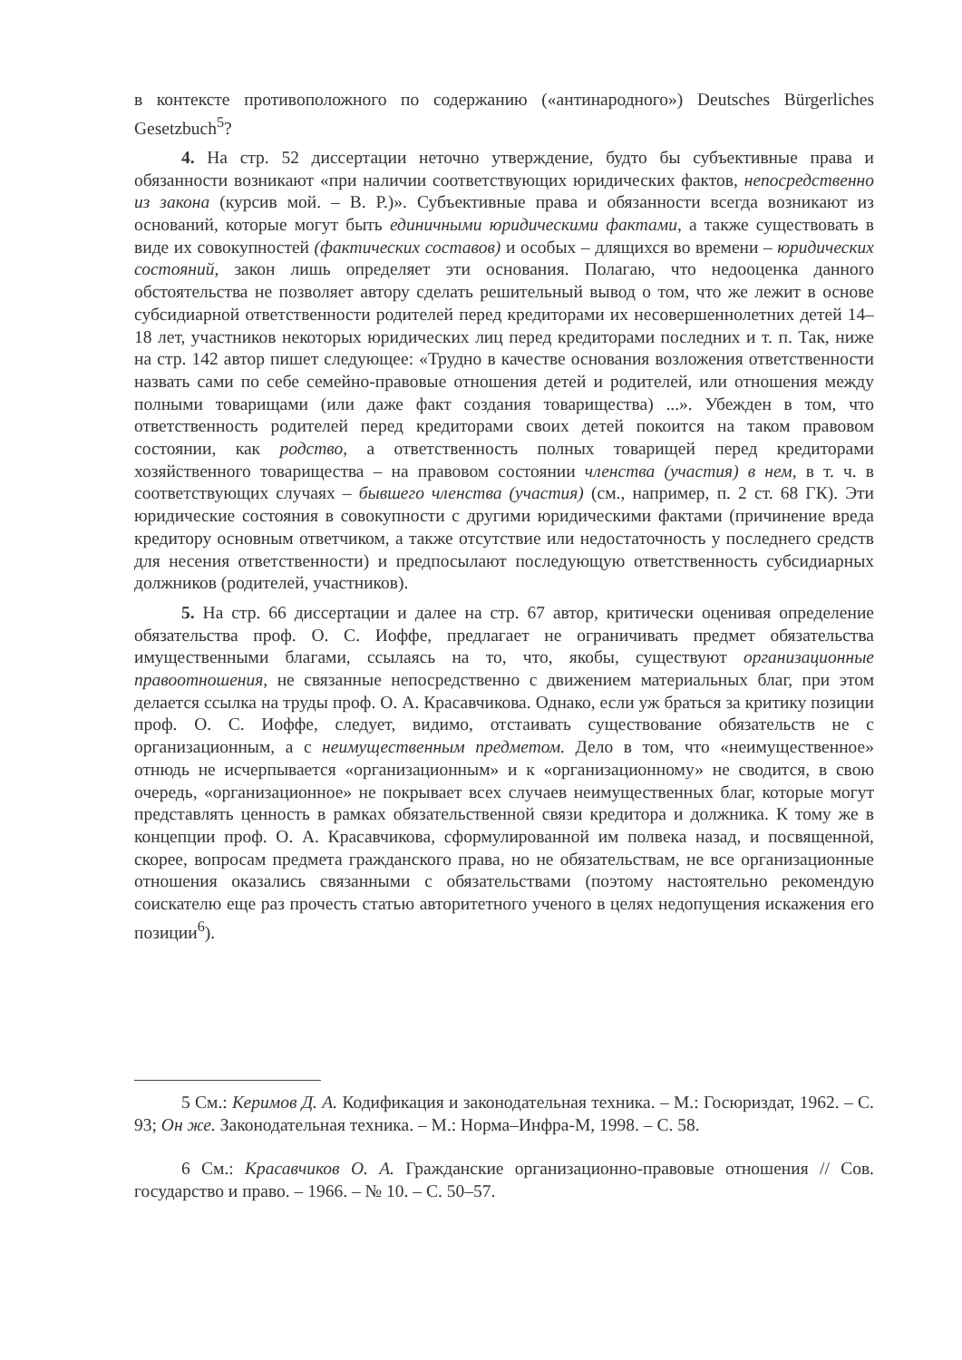в контексте противоположного по содержанию («антинародного») Deutsches Bürgerliches Gesetzbuch<sup>5</sup>?
4. На стр. 52 диссертации неточно утверждение, будто бы субъективные права и обязанности возникают «при наличии соответствующих юридических фактов, непосредственно из закона (курсив мой. – В. Р.)». Субъективные права и обязанности всегда возникают из оснований, которые могут быть единичными юридическими фактами, а также существовать в виде их совокупностей (фактических составов) и особых – длящихся во времени – юридических состояний, закон лишь определяет эти основания. Полагаю, что недооценка данного обстоятельства не позволяет автору сделать решительный вывод о том, что же лежит в основе субсидиарной ответственности родителей перед кредиторами их несовершеннолетних детей 14–18 лет, участников некоторых юридических лиц перед кредиторами последних и т. п. Так, ниже на стр. 142 автор пишет следующее: «Трудно в качестве основания возложения ответственности назвать сами по себе семейно-правовые отношения детей и родителей, или отношения между полными товарищами (или даже факт создания товарищества) ...». Убежден в том, что ответственность родителей перед кредиторами своих детей покоится на таком правовом состоянии, как родство, а ответственность полных товарищей перед кредиторами хозяйственного товарищества – на правовом состоянии членства (участия) в нем, в т. ч. в соответствующих случаях – бывшего членства (участия) (см., например, п. 2 ст. 68 ГК). Эти юридические состояния в совокупности с другими юридическими фактами (причинение вреда кредитору основным ответчиком, а также отсутствие или недостаточность у последнего средств для несения ответственности) и предпосылают последующую ответственность субсидиарных должников (родителей, участников).
5. На стр. 66 диссертации и далее на стр. 67 автор, критически оценивая определение обязательства проф. О. С. Иоффе, предлагает не ограничивать предмет обязательства имущественными благами, ссылаясь на то, что, якобы, существуют организационные правоотношения, не связанные непосредственно с движением материальных благ, при этом делается ссылка на труды проф. О. А. Красавчикова. Однако, если уж браться за критику позиции проф. О. С. Иоффе, следует, видимо, отстаивать существование обязательств не с организационным, а с неимущественным предметом. Дело в том, что «неимущественное» отнюдь не исчерпывается «организационным» и к «организационному» не сводится, в свою очередь, «организационное» не покрывает всех случаев неимущественных благ, которые могут представлять ценность в рамках обязательственной связи кредитора и должника. К тому же в концепции проф. О. А. Красавчикова, сформулированной им полвека назад, и посвященной, скорее, вопросам предмета гражданского права, но не обязательствам, не все организационные отношения оказались связанными с обязательствами (поэтому настоятельно рекомендую соискателю еще раз прочесть статью авторитетного ученого в целях недопущения искажения его позиции<sup>6</sup>).
5 См.: Керимов Д. А. Кодификация и законодательная техника. – М.: Госюриздат, 1962. – С. 93; Он же. Законодательная техника. – М.: Норма–Инфра-М, 1998. – С. 58.
6 См.: Красавчиков О. А. Гражданские организационно-правовые отношения // Сов. государство и право. – 1966. – № 10. – С. 50–57.